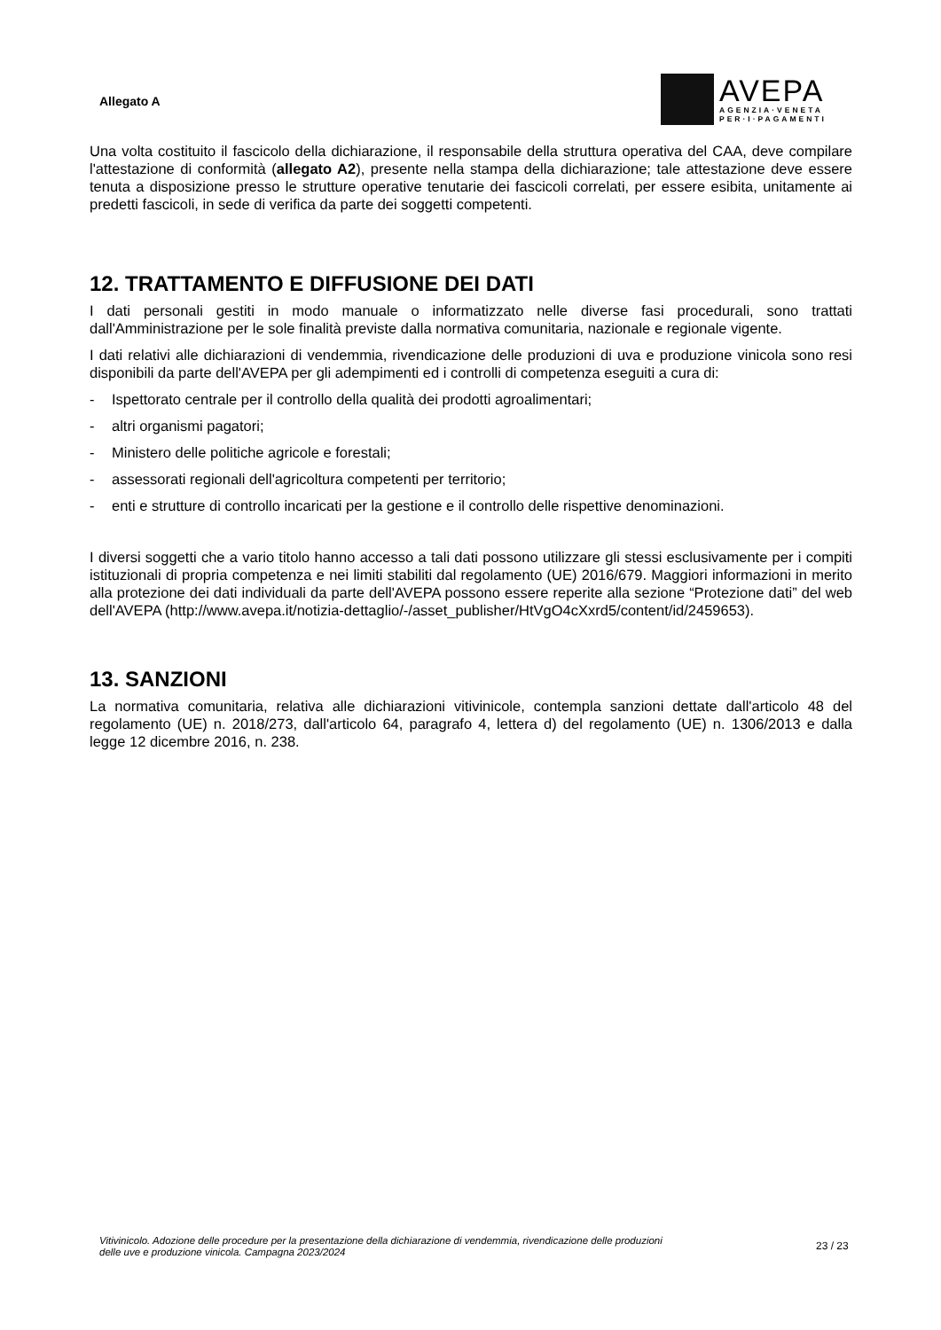Allegato A
AVEPA
AGENZIA·VENETA
PER·I·PAGAMENTI
Una volta costituito il fascicolo della dichiarazione, il responsabile della struttura operativa del CAA, deve compilare l'attestazione di conformità (allegato A2), presente nella stampa della dichiarazione; tale attestazione deve essere tenuta a disposizione presso le strutture operative tenutarie dei fascicoli correlati, per essere esibita, unitamente ai predetti fascicoli, in sede di verifica da parte dei soggetti competenti.
12. TRATTAMENTO E DIFFUSIONE DEI DATI
I dati personali gestiti in modo manuale o informatizzato nelle diverse fasi procedurali, sono trattati dall'Amministrazione per le sole finalità previste dalla normativa comunitaria, nazionale e regionale vigente.
I dati relativi alle dichiarazioni di vendemmia, rivendicazione delle produzioni di uva e produzione vinicola sono resi disponibili da parte dell'AVEPA per gli adempimenti ed i controlli di competenza eseguiti a cura di:
- Ispettorato centrale per il controllo della qualità dei prodotti agroalimentari;
- altri organismi pagatori;
- Ministero delle politiche agricole e forestali;
- assessorati regionali dell'agricoltura competenti per territorio;
- enti e strutture di controllo incaricati per la gestione e il controllo delle rispettive denominazioni.
I diversi soggetti che a vario titolo hanno accesso a tali dati possono utilizzare gli stessi esclusivamente per i compiti istituzionali di propria competenza e nei limiti stabiliti dal regolamento (UE) 2016/679. Maggiori informazioni in merito alla protezione dei dati individuali da parte dell'AVEPA possono essere reperite alla sezione “Protezione dati” del web dell'AVEPA (http://www.avepa.it/notizia-dettaglio/-/asset_publisher/HtVgO4cXxrd5/content/id/2459653).
13. SANZIONI
La normativa comunitaria, relativa alle dichiarazioni vitivinicole, contempla sanzioni dettate dall'articolo 48 del regolamento (UE) n. 2018/273, dall'articolo 64, paragrafo 4, lettera d) del regolamento (UE) n. 1306/2013 e dalla legge 12 dicembre 2016, n. 238.
Vitivinicolo. Adozione delle procedure per la presentazione della dichiarazione di vendemmia, rivendicazione delle produzioni
delle uve e produzione vinicola. Campagna 2023/2024
23 / 23